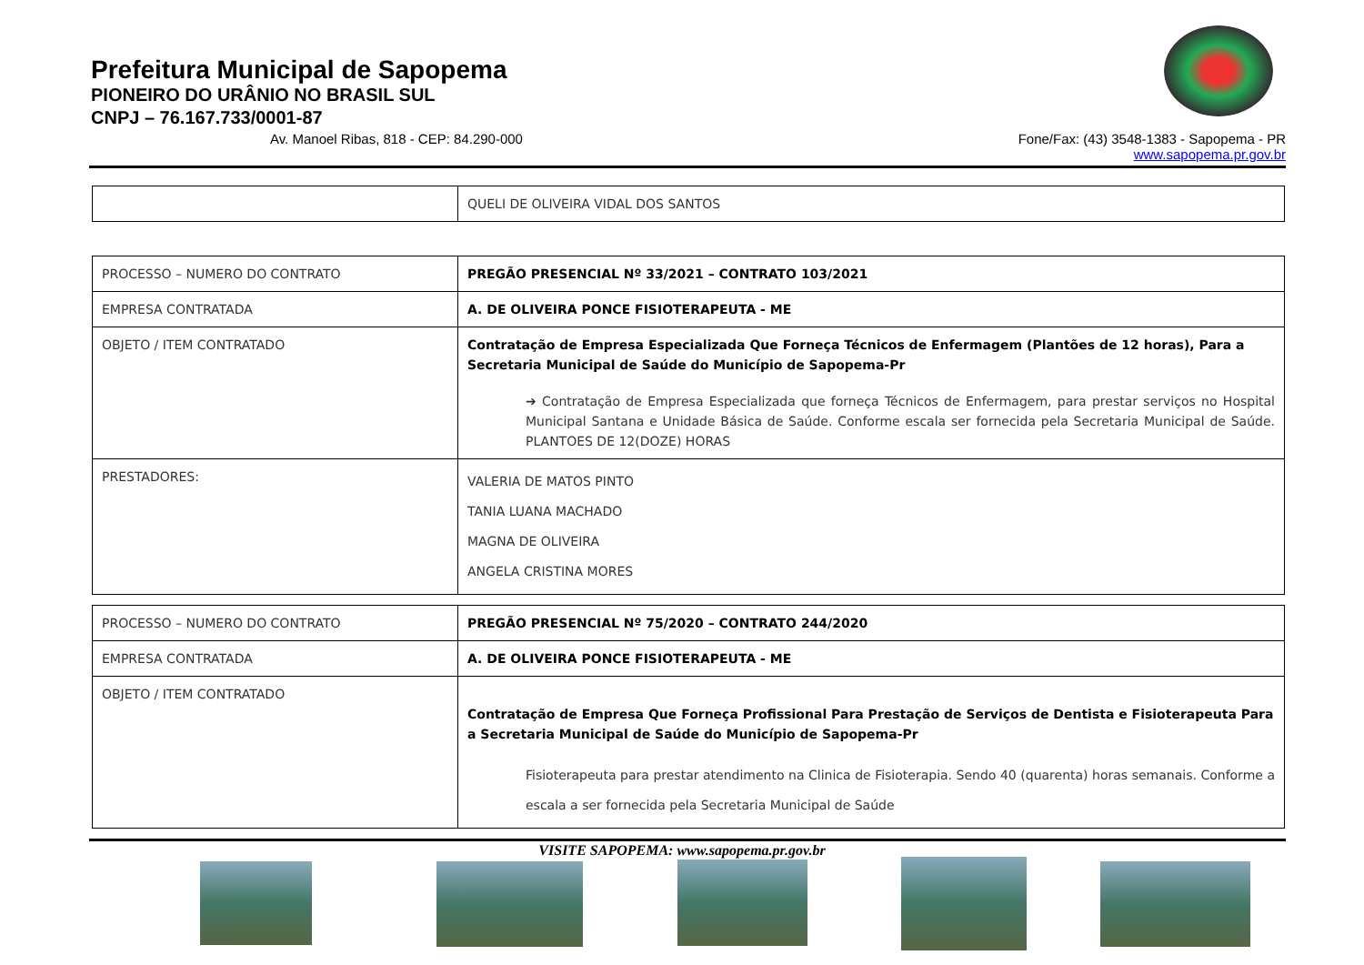Prefeitura Municipal de Sapopema
PIONEIRO DO URÂNIO NO BRASIL SUL
CNPJ – 76.167.733/0001-87
Av. Manoel Ribas, 818 - CEP: 84.290-000 Fone/Fax: (43) 3548-1383 - Sapopema - PR
www.sapopema.pr.gov.br
| | QUELI DE OLIVEIRA VIDAL DOS SANTOS |
| PROCESSO – NUMERO DO CONTRATO | PREGÃO PRESENCIAL Nº 33/2021 – CONTRATO 103/2021 |
| EMPRESA CONTRATADA | A. DE OLIVEIRA PONCE FISIOTERAPEUTA - ME |
| OBJETO / ITEM CONTRATADO | Contratação de Empresa Especializada Que Forneça Técnicos de Enfermagem (Plantões de 12 horas), Para a Secretaria Municipal de Saúde do Município de Sapopema-Pr ➔ Contratação de Empresa Especializada que forneça Técnicos de Enfermagem, para prestar serviços no Hospital Municipal Santana e Unidade Básica de Saúde. Conforme escala ser fornecida pela Secretaria Municipal de Saúde. PLANTOES DE 12(DOZE) HORAS |
| PRESTADORES: | VALERIA DE MATOS PINTO TANIA LUANA MACHADO MAGNA DE OLIVEIRA ANGELA CRISTINA MORES |
| PROCESSO – NUMERO DO CONTRATO | PREGÃO PRESENCIAL Nº 75/2020 – CONTRATO 244/2020 |
| EMPRESA CONTRATADA | A. DE OLIVEIRA PONCE FISIOTERAPEUTA - ME |
| OBJETO / ITEM CONTRATADO | Contratação de Empresa Que Forneça Profissional Para Prestação de Serviços de Dentista e Fisioterapeuta Para a Secretaria Municipal de Saúde do Município de Sapopema-Pr Fisioterapeuta para prestar atendimento na Clinica de Fisioterapia. Sendo 40 (quarenta) horas semanais. Conforme a escala a ser fornecida pela Secretaria Municipal de Saúde |
VISITE SAPOPEMA: www.sapopema.pr.gov.br